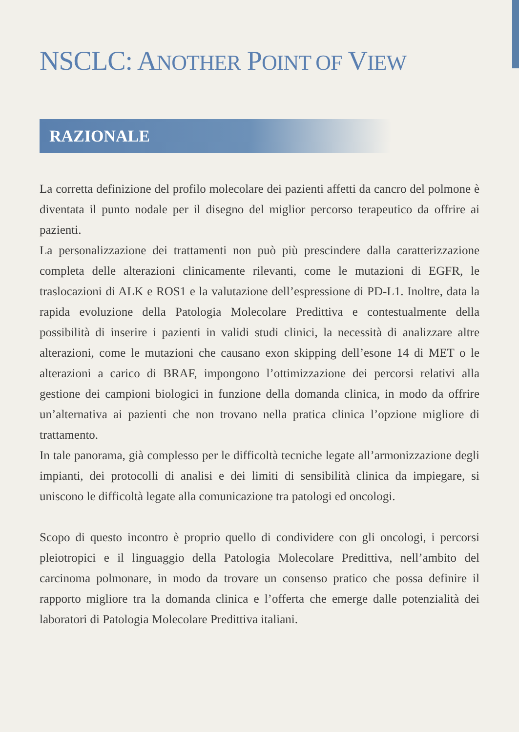NSCLC: ANOTHER POINT OF VIEW
RAZIONALE
La corretta definizione del profilo molecolare dei pazienti affetti da cancro del polmone è diventata il punto nodale per il disegno del miglior percorso terapeutico da offrire ai pazienti.
La personalizzazione dei trattamenti non può più prescindere dalla caratterizzazione completa delle alterazioni clinicamente rilevanti, come le mutazioni di EGFR, le traslocazioni di ALK e ROS1 e la valutazione dell’espressione di PD-L1. Inoltre, data la rapida evoluzione della Patologia Molecolare Predittiva e contestualmente della possibilità di inserire i pazienti in validi studi clinici, la necessità di analizzare altre alterazioni, come le mutazioni che causano exon skipping dell’esone 14 di MET o le alterazioni a carico di BRAF, impongono l’ottimizzazione dei percorsi relativi alla gestione dei campioni biologici in funzione della domanda clinica, in modo da offrire un’alternativa ai pazienti che non trovano nella pratica clinica l’opzione migliore di trattamento.
In tale panorama, già complesso per le difficoltà tecniche legate all’armonizzazione degli impianti, dei protocolli di analisi e dei limiti di sensibilità clinica da impiegare, si uniscono le difficoltà legate alla comunicazione tra patologi ed oncologi.
Scopo di questo incontro è proprio quello di condividere con gli oncologi, i percorsi pleiotropici e il linguaggio della Patologia Molecolare Predittiva, nell’ambito del carcinoma polmonare, in modo da trovare un consenso pratico che possa definire il rapporto migliore tra la domanda clinica e l’offerta che emerge dalle potenzialità dei laboratori di Patologia Molecolare Predittiva italiani.